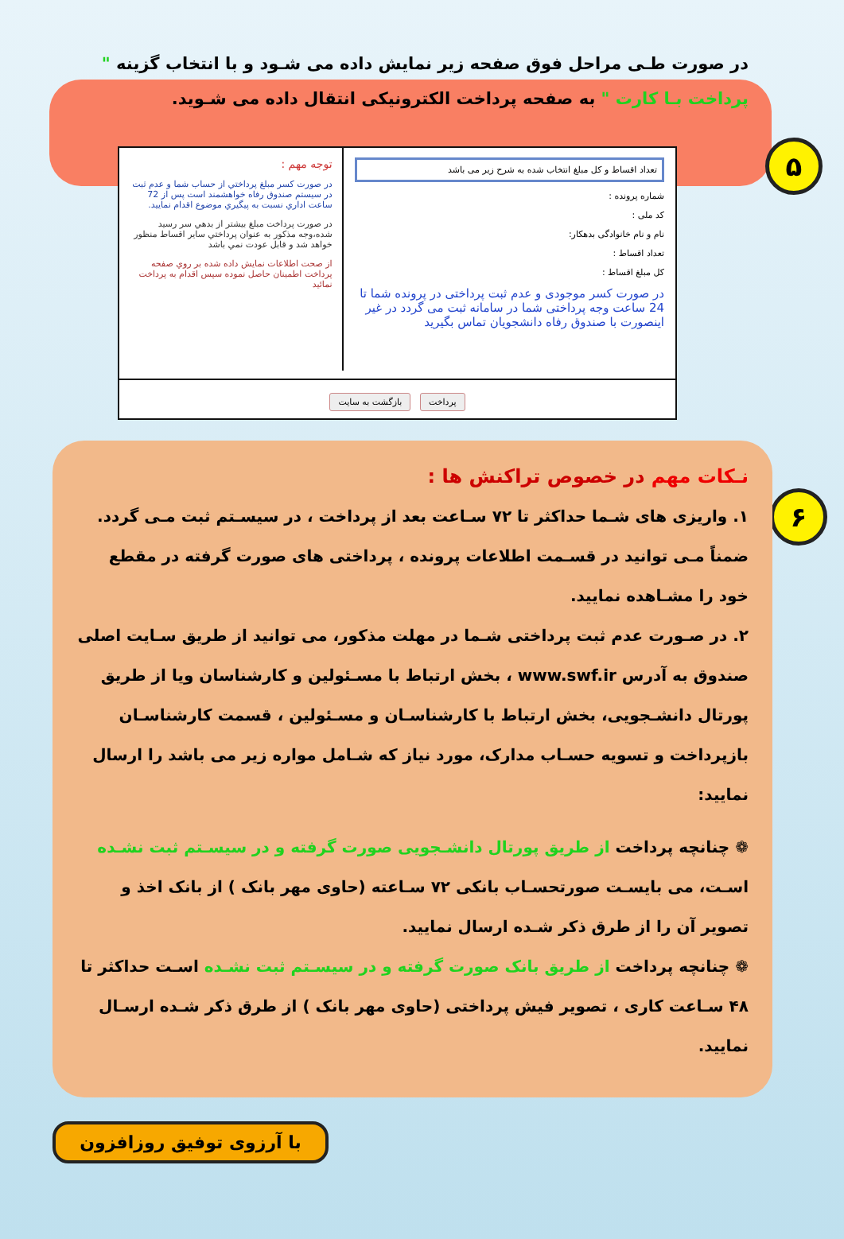۵
در صورت طـی مراحل فوق صفحه زیر نمایش داده می شـود و با انتخاب گزینه " پرداخت بـا کارت " به صفحه پرداخت الکترونیکی انتقال داده می شـوید.
تعداد اقساط و کل مبلغ انتخاب شده به شرح زیر می باشد
شماره پرونده :
کد ملی :
نام و نام خانوادگی بدهکار:
تعداد اقساط :
کل مبلغ اقساط :
در صورت کسر موجودی و عدم ثبت پرداختی در پرونده شما تا 24 ساعت وجه پرداختی شما در سامانه ثبت می گردد در غیر اینصورت با صندوق رفاه دانشجویان تماس بگیرید
توجه مهم :
در صورت كسر مبلغ پرداختي از حساب شما و عدم ثبت در سيستم صندوق رفاه خواهشمند است پس از 72 ساعت اداري نسبت به پيگيري موضوع اقدام نماييد.
در صورت پرداخت مبلغ بيشتر از بدهي سر رسيد شده،وجه مذكور به عنوان پرداختي ساير اقساط منظور خواهد شد و قابل عودت نمي باشد
از صحت اطلاعات نمايش داده شده بر روي صفحه پرداخت اطمينان حاصل نموده سپس اقدام به پرداخت نمائيد
پرداخت بازگشت به سایت
۶
نـکات مهم در خصوص تراکنش ها :
۱. واریزی های شـما حداکثر تا ۷۲ سـاعت بعد از پرداخت ، در سیسـتم ثبت مـی گردد. ضمناً مـی توانید در قسـمت اطلاعات پرونده ، پرداختی های صورت گرفته در مقطع خود را مشـاهده نمایید.
۲. در صـورت عدم ثبت پرداختی شـما در مهلت مذکور، می توانید از طریق سـایت اصلی صندوق به آدرس www.swf.ir ، بخش ارتباط با مسـئولین و کارشناسان ویا از طریق پورتال دانشـجویی، بخش ارتباط با کارشناسـان و مسـئولین ، قسمت کارشناسـان بازپرداخت و تسویه حسـاب مدارک، مورد نیاز که شـامل مواره زیر می باشد را ارسال نمایید:
❁ چنانچه پرداخت از طریق پورتال دانشـجویی صورت گرفته و در سیسـتم ثبت نشـده اسـت، می بایسـت صورتحسـاب بانکی ۷۲ سـاعته (حاوی مهر بانک ) از بانک اخذ و تصویر آن را از طرق ذکر شـده ارسال نمایید.
❁ چنانچه پرداخت از طریق بانک صورت گرفته و در سیسـتم ثبت نشـده اسـت حداکثر تا ۴۸ سـاعت کاری ، تصویر فیش پرداختی (حاوی مهر بانک ) از طرق ذکر شـده ارسـال نمایید.
با آرزوی توفیق روزافزون